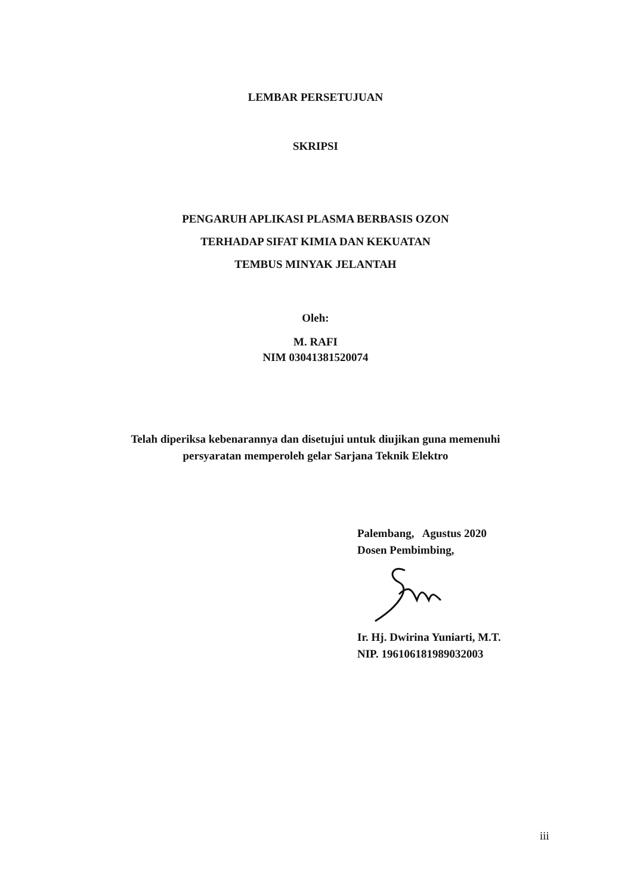LEMBAR PERSETUJUAN
SKRIPSI
PENGARUH APLIKASI PLASMA BERBASIS OZON
TERHADAP SIFAT KIMIA DAN KEKUATAN
TEMBUS MINYAK JELANTAH
Oleh:
M. RAFI
NIM 03041381520074
Telah diperiksa kebenarannya dan disetujui untuk diujikan guna memenuhi
persyaratan memperoleh gelar Sarjana Teknik Elektro
Palembang, Agustus 2020
Dosen Pembimbing,
Ir. Hj. Dwirina Yuniarti, M.T.
NIP. 196106181989032003
iii